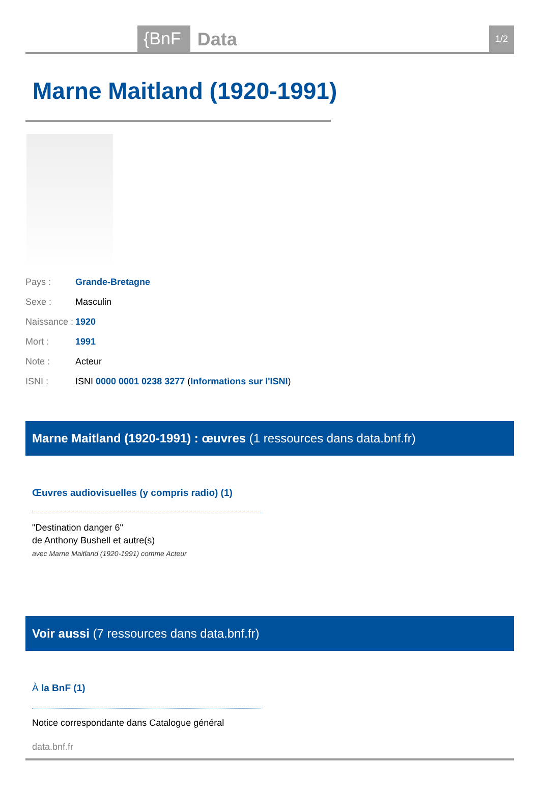{BnF Data 1/2
Marne Maitland (1920-1991)
| Pays : | Grande-Bretagne |
| Sexe : | Masculin |
| Naissance : | 1920 |
| Mort : | 1991 |
| Note : | Acteur |
| ISNI : | ISNI 0000 0001 0238 3277 ( Informations sur l'ISNI ) |
Marne Maitland (1920-1991) : œuvres (1 ressources dans data.bnf.fr)
Œuvres audiovisuelles (y compris radio) (1)
"Destination danger 6"
de Anthony Bushell et autre(s)
avec Marne Maitland (1920-1991) comme Acteur
Voir aussi (7 ressources dans data.bnf.fr)
À la BnF (1)
Notice correspondante dans Catalogue général
data.bnf.fr